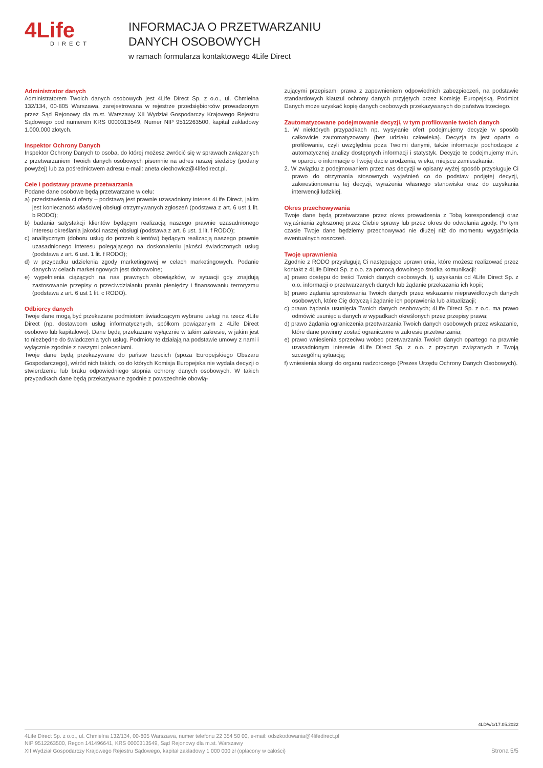4Life
DIRECT
INFORMACJA O PRZETWARZANIU
DANYCH OSOBOWYCH
w ramach formularza kontaktowego 4Life Direct
Administrator danych
Administratorem Twoich danych osobowych jest 4Life Direct Sp. z o.o., ul. Chmielna 132/134, 00-805 Warszawa, zarejestrowana w rejestrze przedsiębiorców prowadzonym przez Sąd Rejonowy dla m.st. Warszawy XII Wydział Gospodarczy Krajowego Rejestru Sądowego pod numerem KRS 0000313549, Numer NIP 9512263500, kapitał zakładowy 1.000.000 złotych.
Inspektor Ochrony Danych
Inspektor Ochrony Danych to osoba, do której możesz zwrócić się w sprawach związanych z przetwarzaniem Twoich danych osobowych pisemnie na adres naszej siedziby (podany powyżej) lub za pośrednictwem adresu e-mail: aneta.ciechowicz@4lifedirect.pl.
Cele i podstawy prawne przetwarzania
Podane dane osobowe będą przetwarzane w celu:
a) przedstawienia ci oferty – podstawą jest prawnie uzasadniony interes 4Life Direct, jakim jest konieczność właściwej obsługi otrzymywanych zgłoszeń (podstawa z art. 6 ust 1 lit. b RODO);
b) badania satysfakcji klientów będącym realizacją naszego prawnie uzasadnionego interesu określania jakości naszej obsługi (podstawa z art. 6 ust. 1 lit. f RODO);
c) analitycznym (doboru usług do potrzeb klientów) będącym realizacją naszego prawnie uzasadnionego interesu polegającego na doskonaleniu jakości świadczonych usług (podstawa z art. 6 ust. 1 lit. f RODO);
d) w przypadku udzielenia zgody marketingowej w celach marketingowych. Podanie danych w celach marketingowych jest dobrowolne;
e) wypełnienia ciążących na nas prawnych obowiązków, w sytuacji gdy znajdują zastosowanie przepisy o przeciwdziałaniu praniu pieniędzy i finansowaniu terroryzmu (podstawa z art. 6 ust 1 lit. c RODO).
Odbiorcy danych
Twoje dane mogą być przekazane podmiotom świadczącym wybrane usługi na rzecz 4Life Direct (np. dostawcom usług informatycznych, spółkom powiązanym z 4Life Direct osobowo lub kapitałowo). Dane będą przekazane wyłącznie w takim zakresie, w jakim jest to niezbędne do świadczenia tych usług. Podmioty te działają na podstawie umowy z nami i wyłącznie zgodnie z naszymi poleceniami.
Twoje dane będą przekazywane do państw trzecich (spoza Europejskiego Obszaru Gospodarczego), wśród nich takich, co do których Komisja Europejska nie wydała decyzji o stwierdzeniu lub braku odpowiedniego stopnia ochrony danych osobowych. W takich przypadkach dane będą przekazywane zgodnie z powszechnie obowią-
zującymi przepisami prawa z zapewnieniem odpowiednich zabezpieczeń, na podstawie standardowych klauzul ochrony danych przyjętych przez Komisję Europejską. Podmiot Danych może uzyskać kopię danych osobowych przekazywanych do państwa trzeciego.
Zautomatyzowane podejmowanie decyzji, w tym profilowanie twoich danych
1. W niektórych przypadkach np. wysyłanie ofert podejmujemy decyzje w sposób całkowicie zautomatyzowany (bez udziału człowieka). Decyzja ta jest oparta o profilowanie, czyli uwzględnia poza Twoimi danymi, także informacje pochodzące z automatycznej analizy dostępnych informacji i statystyk. Decyzje te podejmujemy m.in. w oparciu o informacje o Twojej dacie urodzenia, wieku, miejscu zamieszkania.
2. W związku z podejmowaniem przez nas decyzji w opisany wyżej sposób przysługuje Ci prawo do otrzymania stosownych wyjaśnień co do podstaw podjętej decyzji, zakwestionowania tej decyzji, wyrażenia własnego stanowiska oraz do uzyskania interwencji ludzkiej.
Okres przechowywania
Twoje dane będą przetwarzane przez okres prowadzenia z Tobą korespondencji oraz wyjaśniania zgłoszonej przez Ciebie sprawy lub przez okres do odwołania zgody. Po tym czasie Twoje dane będziemy przechowywać nie dłużej niż do momentu wygaśnięcia ewentualnych roszczeń.
Twoje uprawnienia
Zgodnie z RODO przysługują Ci następujące uprawnienia, które możesz realizować przez kontakt z 4Life Direct Sp. z o.o. za pomocą dowolnego środka komunikacji:
a) prawo dostępu do treści Twoich danych osobowych, tj. uzyskania od 4Life Direct Sp. z o.o. informacji o przetwarzanych danych lub żądanie przekazania ich kopii;
b) prawo żądania sprostowania Twoich danych przez wskazanie nieprawidłowych danych osobowych, które Cię dotyczą i żądanie ich poprawienia lub aktualizacji;
c) prawo żądania usunięcia Twoich danych osobowych; 4Life Direct Sp. z o.o. ma prawo odmówić usunięcia danych w wypadkach określonych przez przepisy prawa;
d) prawo żądania ograniczenia przetwarzania Twoich danych osobowych przez wskazanie, które dane powinny zostać ograniczone w zakresie przetwarzania;
e) prawo wniesienia sprzeciwu wobec przetwarzania Twoich danych opartego na prawnie uzasadnionym interesie 4Life Direct Sp. z o.o. z przyczyn związanych z Twoją szczególną sytuacją;
f) wniesienia skargi do organu nadzorczego (Prezes Urzędu Ochrony Danych Osobowych).
4LD/v/1/17.05.2022
4Life Direct Sp. z o.o., ul. Chmielna 132/134, 00-805 Warszawa, numer telefonu 22 354 50 00, e-mail: odszkodowania@4lifedirect.pl
NIP 9512263500, Regon 141496641, KRS 0000313549, Sąd Rejonowy dla m.st. Warszawy
XII Wydział Gospodarczy Krajowego Rejestru Sądowego, kapitał zakładowy 1 000 000 zł (opłacony w całości)
Strona 5/5